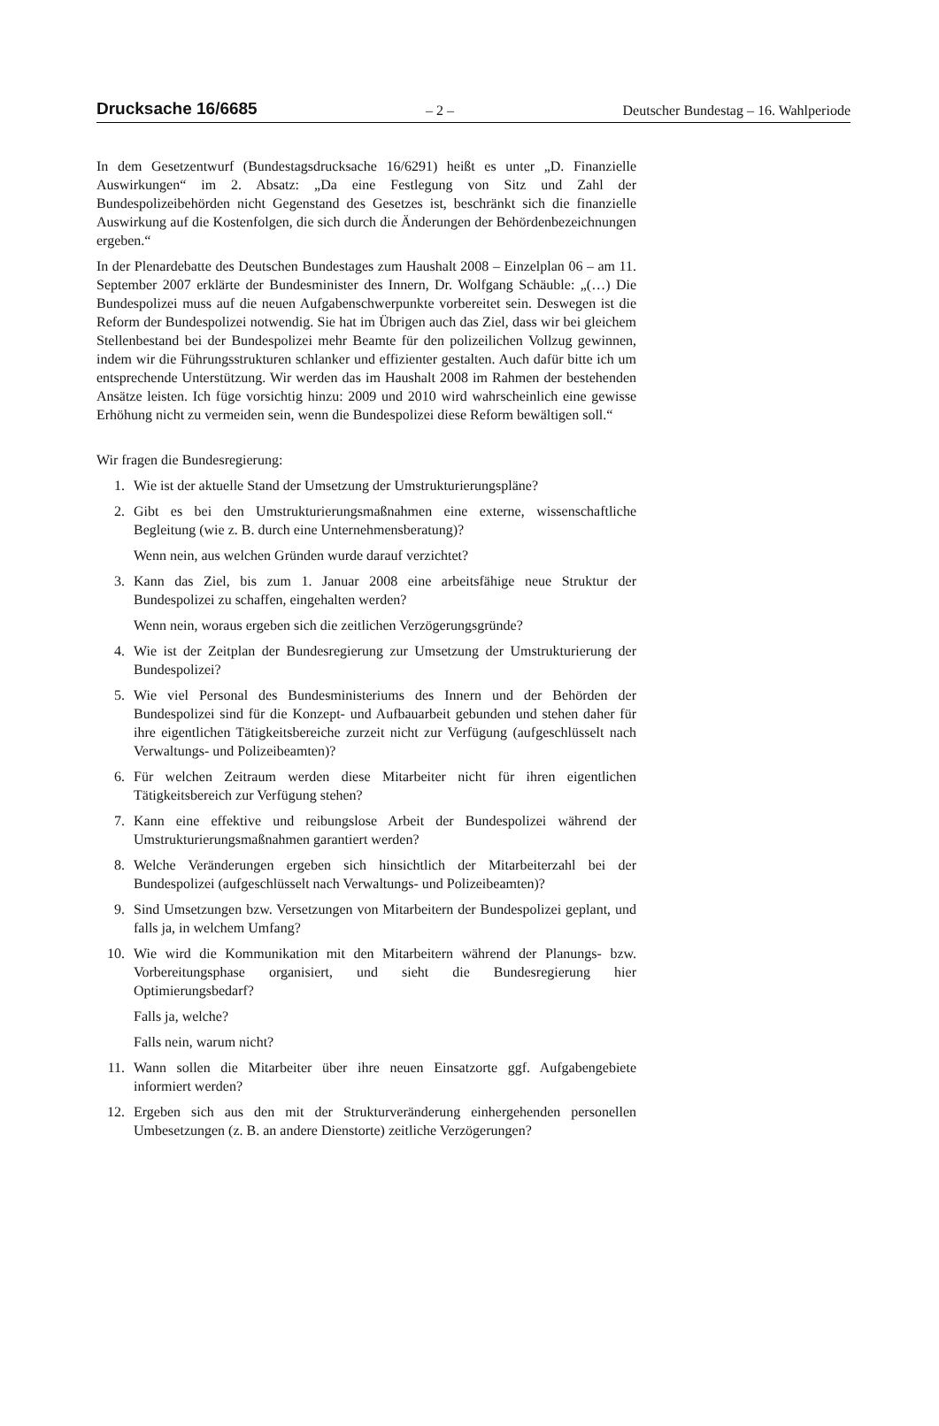Drucksache 16/6685 – 2 – Deutscher Bundestag – 16. Wahlperiode
In dem Gesetzentwurf (Bundestagsdrucksache 16/6291) heißt es unter „D. Finanzielle Auswirkungen“ im 2. Absatz: „Da eine Festlegung von Sitz und Zahl der Bundespolizeibehörden nicht Gegenstand des Gesetzes ist, beschränkt sich die finanzielle Auswirkung auf die Kostenfolgen, die sich durch die Änderungen der Behördenbezeichnungen ergeben.“
In der Plenardebatte des Deutschen Bundestages zum Haushalt 2008 – Einzelplan 06 – am 11. September 2007 erklärte der Bundesminister des Innern, Dr. Wolfgang Schäuble: „(…) Die Bundespolizei muss auf die neuen Aufgabenschwerpunkte vorbereitet sein. Deswegen ist die Reform der Bundespolizei notwendig. Sie hat im Übrigen auch das Ziel, dass wir bei gleichem Stellenbestand bei der Bundespolizei mehr Beamte für den polizeilichen Vollzug gewinnen, indem wir die Führungsstrukturen schlanker und effizienter gestalten. Auch dafür bitte ich um entsprechende Unterstützung. Wir werden das im Haushalt 2008 im Rahmen der bestehenden Ansätze leisten. Ich füge vorsichtig hinzu: 2009 und 2010 wird wahrscheinlich eine gewisse Erhöhung nicht zu vermeiden sein, wenn die Bundespolizei diese Reform bewältigen soll.“
Wir fragen die Bundesregierung:
1. Wie ist der aktuelle Stand der Umsetzung der Umstrukturierungspläne?
2. Gibt es bei den Umstrukturierungsmaßnahmen eine externe, wissenschaftliche Begleitung (wie z. B. durch eine Unternehmensberatung)?
Wenn nein, aus welchen Gründen wurde darauf verzichtet?
3. Kann das Ziel, bis zum 1. Januar 2008 eine arbeitsfähige neue Struktur der Bundespolizei zu schaffen, eingehalten werden?
Wenn nein, woraus ergeben sich die zeitlichen Verzögerungsgründe?
4. Wie ist der Zeitplan der Bundesregierung zur Umsetzung der Umstrukturierung der Bundespolizei?
5. Wie viel Personal des Bundesministeriums des Innern und der Behörden der Bundespolizei sind für die Konzept- und Aufbauarbeit gebunden und stehen daher für ihre eigentlichen Tätigkeitsbereiche zurzeit nicht zur Verfügung (aufgeschlüsselt nach Verwaltungs- und Polizeibeamten)?
6. Für welchen Zeitraum werden diese Mitarbeiter nicht für ihren eigentlichen Tätigkeitsbereich zur Verfügung stehen?
7. Kann eine effektive und reibungslose Arbeit der Bundespolizei während der Umstrukturierungsmaßnahmen garantiert werden?
8. Welche Veränderungen ergeben sich hinsichtlich der Mitarbeiterzahl bei der Bundespolizei (aufgeschlüsselt nach Verwaltungs- und Polizeibeamten)?
9. Sind Umsetzungen bzw. Versetzungen von Mitarbeitern der Bundespolizei geplant, und falls ja, in welchem Umfang?
10. Wie wird die Kommunikation mit den Mitarbeitern während der Planungs- bzw. Vorbereitungsphase organisiert, und sieht die Bundesregierung hier Optimierungsbedarf?
Falls ja, welche?
Falls nein, warum nicht?
11. Wann sollen die Mitarbeiter über ihre neuen Einsatzorte ggf. Aufgabengebiete informiert werden?
12. Ergeben sich aus den mit der Strukturveränderung einhergehenden personellen Umbesetzungen (z. B. an andere Dienstorte) zeitliche Verzögerungen?